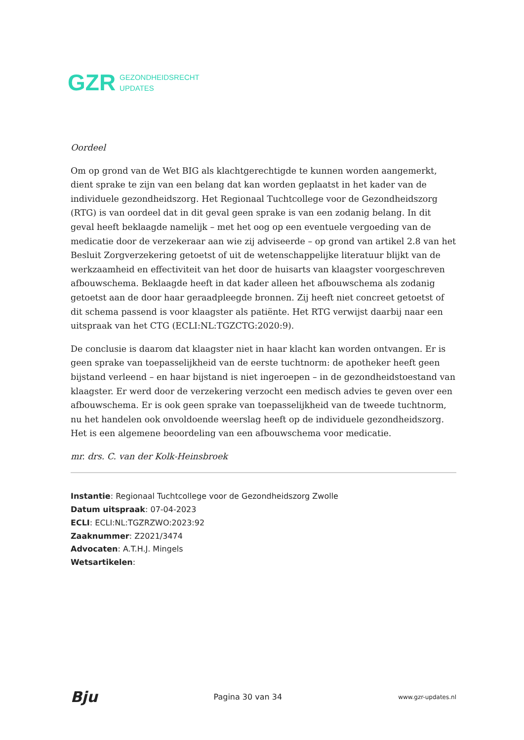GZR
GEZONDHEIDSRECHT
UPDATES
Oordeel
Om op grond van de Wet BIG als klachtgerechtigde te kunnen worden aangemerkt, dient sprake te zijn van een belang dat kan worden geplaatst in het kader van de individuele gezondheidszorg. Het Regionaal Tuchtcollege voor de Gezondheidszorg (RTG) is van oordeel dat in dit geval geen sprake is van een zodanig belang. In dit geval heeft beklaagde namelijk – met het oog op een eventuele vergoeding van de medicatie door de verzekeraar aan wie zij adviseerde – op grond van artikel 2.8 van het Besluit Zorgverzekering getoetst of uit de wetenschappelijke literatuur blijkt van de werkzaamheid en effectiviteit van het door de huisarts van klaagster voorgeschreven afbouwschema. Beklaagde heeft in dat kader alleen het afbouwschema als zodanig getoetst aan de door haar geraadpleegde bronnen. Zij heeft niet concreet getoetst of dit schema passend is voor klaagster als patiënte. Het RTG verwijst daarbij naar een uitspraak van het CTG (ECLI:NL:TGZCTG:2020:9).
De conclusie is daarom dat klaagster niet in haar klacht kan worden ontvangen. Er is geen sprake van toepasselijkheid van de eerste tuchtnorm: de apotheker heeft geen bijstand verleend – en haar bijstand is niet ingeroepen – in de gezondheidstoestand van klaagster. Er werd door de verzekering verzocht een medisch advies te geven over een afbouwschema. Er is ook geen sprake van toepasselijkheid van de tweede tuchtnorm, nu het handelen ook onvoldoende weerslag heeft op de individuele gezondheidszorg. Het is een algemene beoordeling van een afbouwschema voor medicatie.
mr. drs. C. van der Kolk-Heinsbroek
Instantie: Regionaal Tuchtcollege voor de Gezondheidszorg Zwolle
Datum uitspraak: 07-04-2023
ECLI: ECLI:NL:TGZRZWO:2023:92
Zaaknummer: Z2021/3474
Advocaten: A.T.H.J. Mingels
Wetsartikelen:
Bju Pagina 30 van 34 www.gzr-updates.nl